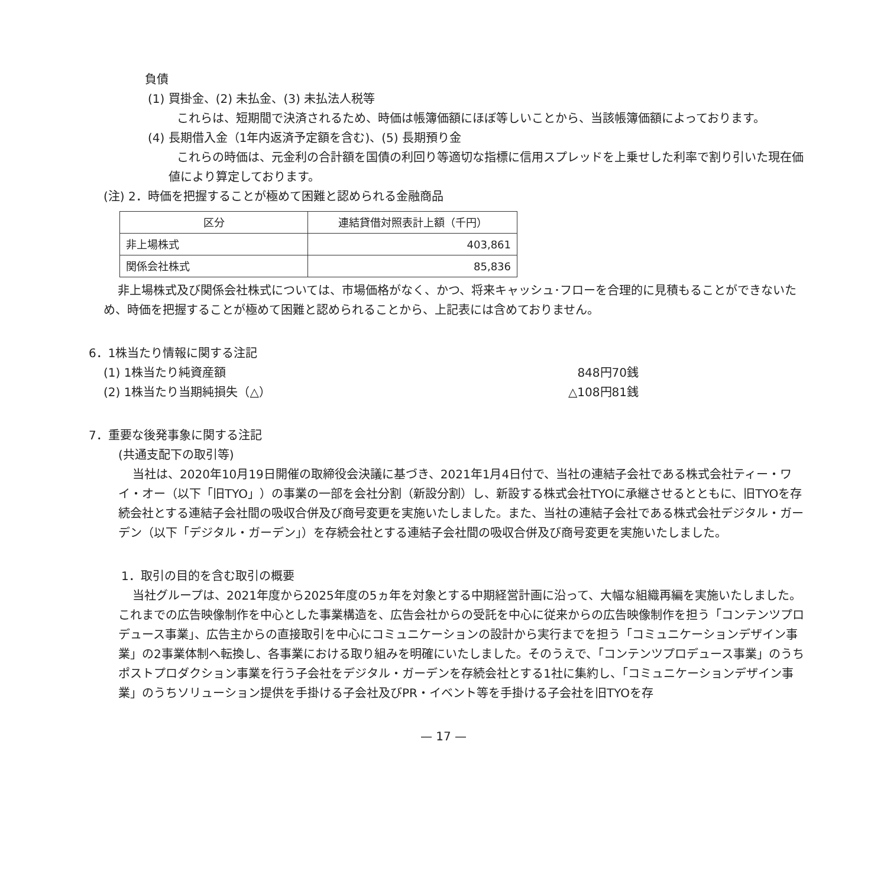負債
(1) 買掛金、(2) 未払金、(3) 未払法人税等
これらは、短期間で決済されるため、時価は帳簿価額にほぼ等しいことから、当該帳簿価額によっております。
(4) 長期借入金（1年内返済予定額を含む)、(5) 長期預り金
これらの時価は、元金利の合計額を国債の利回り等適切な指標に信用スプレッドを上乗せした利率で割り引いた現在価値により算定しております。
(注) 2．時価を把握することが極めて困難と認められる金融商品
| 区分 | 連結貸借対照表計上額（千円） |
| --- | --- |
| 非上場株式 | 403,861 |
| 関係会社株式 | 85,836 |
非上場株式及び関係会社株式については、市場価格がなく、かつ、将来キャッシュ･フローを合理的に見積もることができないため、時価を把握することが極めて困難と認められることから、上記表には含めておりません。
6．1株当たり情報に関する注記
(1) 1株当たり純資産額 848円70銭
(2) 1株当たり当期純損失（△） △108円81銭
7．重要な後発事象に関する注記
(共通支配下の取引等)
当社は、2020年10月19日開催の取締役会決議に基づき、2021年1月4日付で、当社の連結子会社である株式会社ティー・ワイ・オー（以下「旧TYO」）の事業の一部を会社分割（新設分割）し、新設する株式会社TYOに承継させるとともに、旧TYOを存続会社とする連結子会社間の吸収合併及び商号変更を実施いたしました。また、当社の連結子会社である株式会社デジタル・ガーデン（以下「デジタル・ガーデン」）を存続会社とする連結子会社間の吸収合併及び商号変更を実施いたしました。
1．取引の目的を含む取引の概要
当社グループは、2021年度から2025年度の5ヵ年を対象とする中期経営計画に沿って、大幅な組織再編を実施いたしました。これまでの広告映像制作を中心とした事業構造を、広告会社からの受託を中心に従来からの広告映像制作を担う「コンテンツプロデュース事業」、広告主からの直接取引を中心にコミュニケーションの設計から実行までを担う「コミュニケーションデザイン事業」の2事業体制へ転換し、各事業における取り組みを明確にいたしました。そのうえで、「コンテンツプロデュース事業」のうちポストプロダクション事業を行う子会社をデジタル・ガーデンを存続会社とする1社に集約し、「コミュニケーションデザイン事業」のうちソリューション提供を手掛ける子会社及びPR・イベント等を手掛ける子会社を旧TYOを存
— 17 —